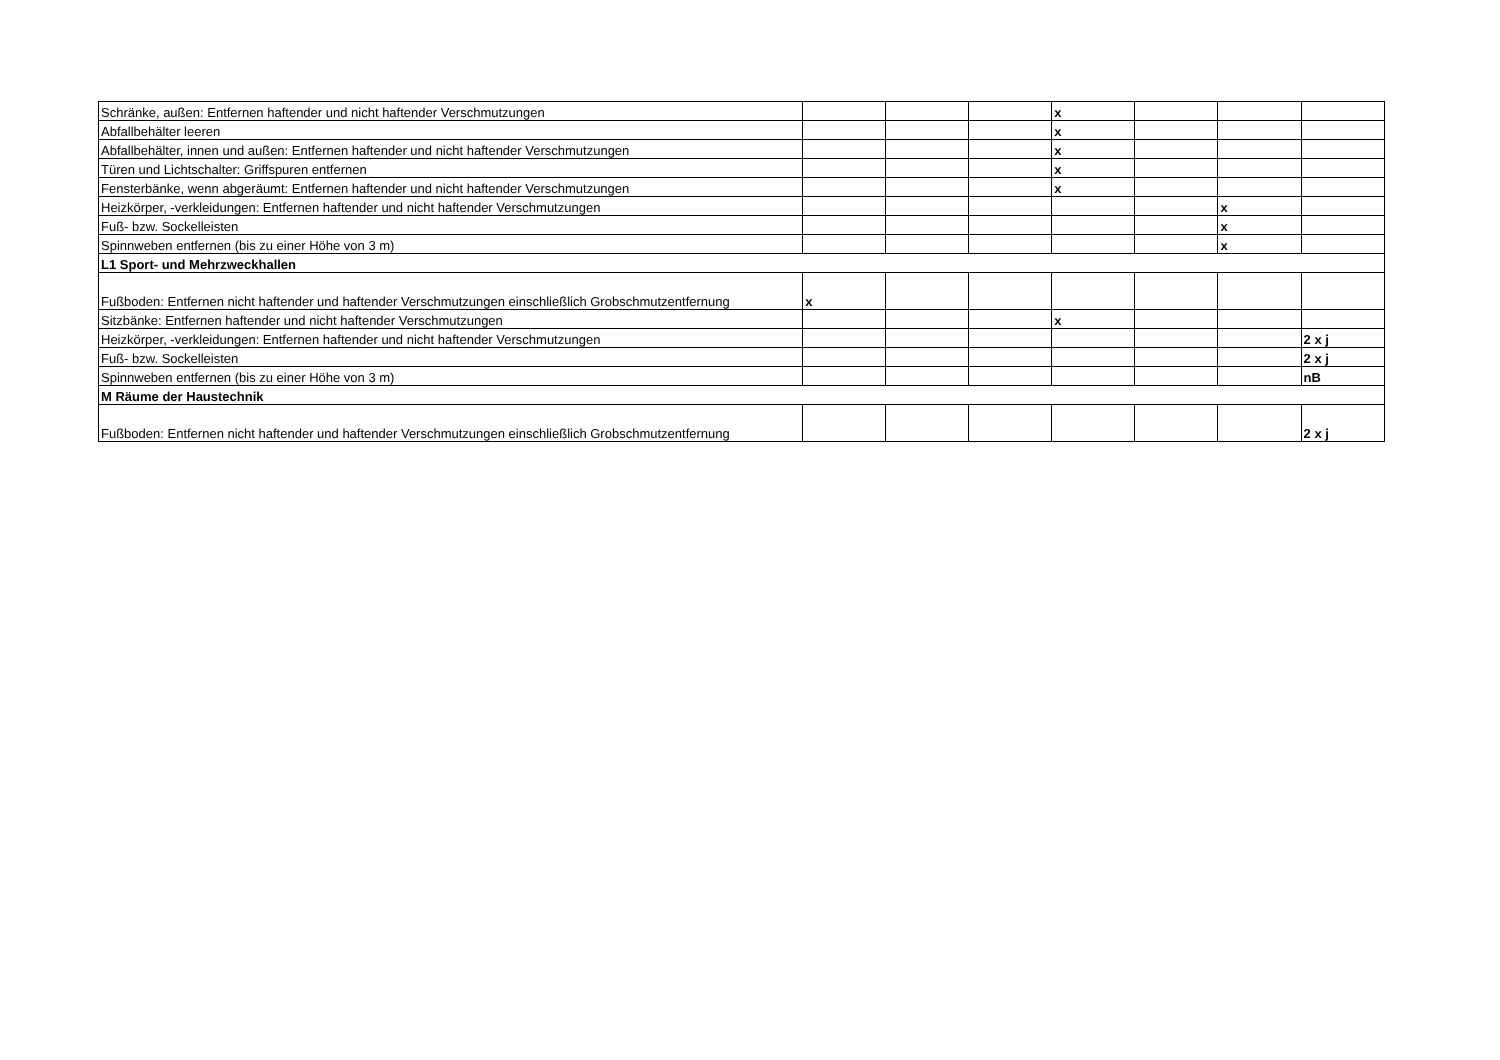| Schränke, außen: Entfernen haftender und nicht haftender Verschmutzungen | | | | x | | | |
| Abfallbehälter leeren | | | | x | | | |
| Abfallbehälter, innen und außen: Entfernen haftender und nicht haftender Verschmutzungen | | | | x | | | |
| Türen und Lichtschalter: Griffspuren entfernen | | | | x | | | |
| Fensterbänke, wenn abgeräumt: Entfernen haftender und nicht haftender Verschmutzungen | | | | x | | | |
| Heizkörper, -verkleidungen: Entfernen haftender und nicht haftender Verschmutzungen | | | | | | x | |
| Fuß- bzw. Sockelleisten | | | | | | x | |
| Spinnweben entfernen (bis zu einer Höhe von 3 m) | | | | | | x | |
| L1 Sport- und Mehrzweckhallen | | | | | | | |
| Fußboden: Entfernen nicht haftender und haftender Verschmutzungen einschließlich Grobschmutzentfernung | x | | | | | | |
| Sitzbänke: Entfernen haftender und nicht haftender Verschmutzungen | | | | x | | | |
| Heizkörper, -verkleidungen: Entfernen haftender und nicht haftender Verschmutzungen | | | | | | | 2 x j |
| Fuß- bzw. Sockelleisten | | | | | | | 2 x j |
| Spinnweben entfernen (bis zu einer Höhe von 3 m) | | | | | | | nB |
| M Räume der Haustechnik | | | | | | | |
| Fußboden: Entfernen nicht haftender und haftender Verschmutzungen einschließlich Grobschmutzentfernung | | | | | | | 2 x j |